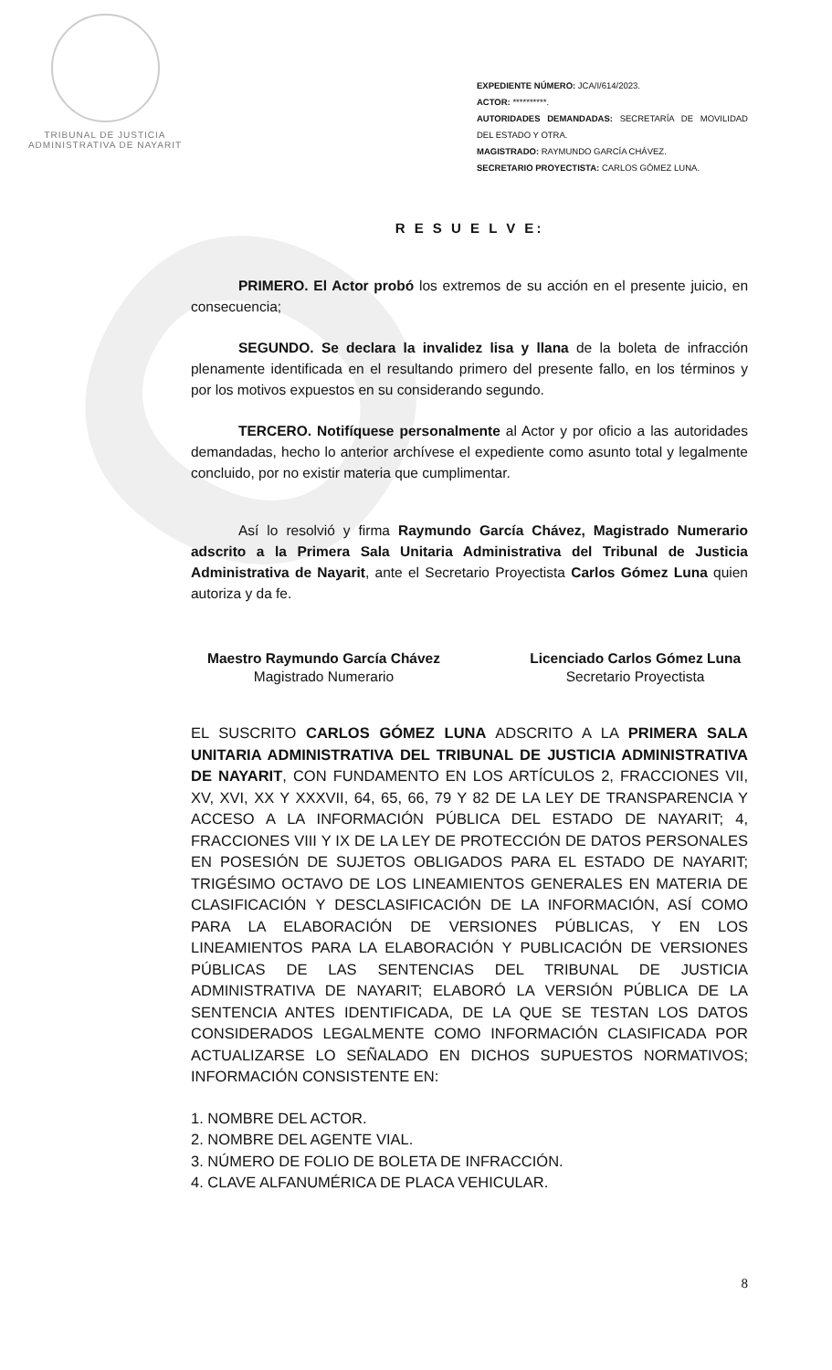O
TRIBUNAL DE JUSTICIA
ADMINISTRATIVA DE NAYARIT
EXPEDIENTE NÚMERO: JCA/I/614/2023.
ACTOR: **********.
AUTORIDADES DEMANDADAS: SECRETARÍA DE MOVILIDAD DEL ESTADO Y OTRA.
MAGISTRADO: RAYMUNDO GARCÍA CHÁVEZ.
SECRETARIO PROYECTISTA: CARLOS GÓMEZ LUNA.
R E S U E L V E:
PRIMERO. El Actor probó los extremos de su acción en el presente juicio, en consecuencia;
SEGUNDO. Se declara la invalidez lisa y llana de la boleta de infracción plenamente identificada en el resultando primero del presente fallo, en los términos y por los motivos expuestos en su considerando segundo.
TERCERO. Notifíquese personalmente al Actor y por oficio a las autoridades demandadas, hecho lo anterior archívese el expediente como asunto total y legalmente concluido, por no existir materia que cumplimentar.
Así lo resolvió y firma Raymundo García Chávez, Magistrado Numerario adscrito a la Primera Sala Unitaria Administrativa del Tribunal de Justicia Administrativa de Nayarit, ante el Secretario Proyectista Carlos Gómez Luna quien autoriza y da fe.
Maestro Raymundo García Chávez
Magistrado Numerario
Licenciado Carlos Gómez Luna
Secretario Proyectista
EL SUSCRITO CARLOS GÓMEZ LUNA ADSCRITO A LA PRIMERA SALA UNITARIA ADMINISTRATIVA DEL TRIBUNAL DE JUSTICIA ADMINISTRATIVA DE NAYARIT, CON FUNDAMENTO EN LOS ARTÍCULOS 2, FRACCIONES VII, XV, XVI, XX Y XXXVII, 64, 65, 66, 79 Y 82 DE LA LEY DE TRANSPARENCIA Y ACCESO A LA INFORMACIÓN PÚBLICA DEL ESTADO DE NAYARIT; 4, FRACCIONES VIII Y IX DE LA LEY DE PROTECCIÓN DE DATOS PERSONALES EN POSESIÓN DE SUJETOS OBLIGADOS PARA EL ESTADO DE NAYARIT; TRIGÉSIMO OCTAVO DE LOS LINEAMIENTOS GENERALES EN MATERIA DE CLASIFICACIÓN Y DESCLASIFICACIÓN DE LA INFORMACIÓN, ASÍ COMO PARA LA ELABORACIÓN DE VERSIONES PÚBLICAS, Y EN LOS LINEAMIENTOS PARA LA ELABORACIÓN Y PUBLICACIÓN DE VERSIONES PÚBLICAS DE LAS SENTENCIAS DEL TRIBUNAL DE JUSTICIA ADMINISTRATIVA DE NAYARIT; ELABORÓ LA VERSIÓN PÚBLICA DE LA SENTENCIA ANTES IDENTIFICADA, DE LA QUE SE TESTAN LOS DATOS CONSIDERADOS LEGALMENTE COMO INFORMACIÓN CLASIFICADA POR ACTUALIZARSE LO SEÑALADO EN DICHOS SUPUESTOS NORMATIVOS; INFORMACIÓN CONSISTENTE EN:
1. NOMBRE DEL ACTOR.
2. NOMBRE DEL AGENTE VIAL.
3. NÚMERO DE FOLIO DE BOLETA DE INFRACCIÓN.
4. CLAVE ALFANUMÉRICA DE PLACA VEHICULAR.
8